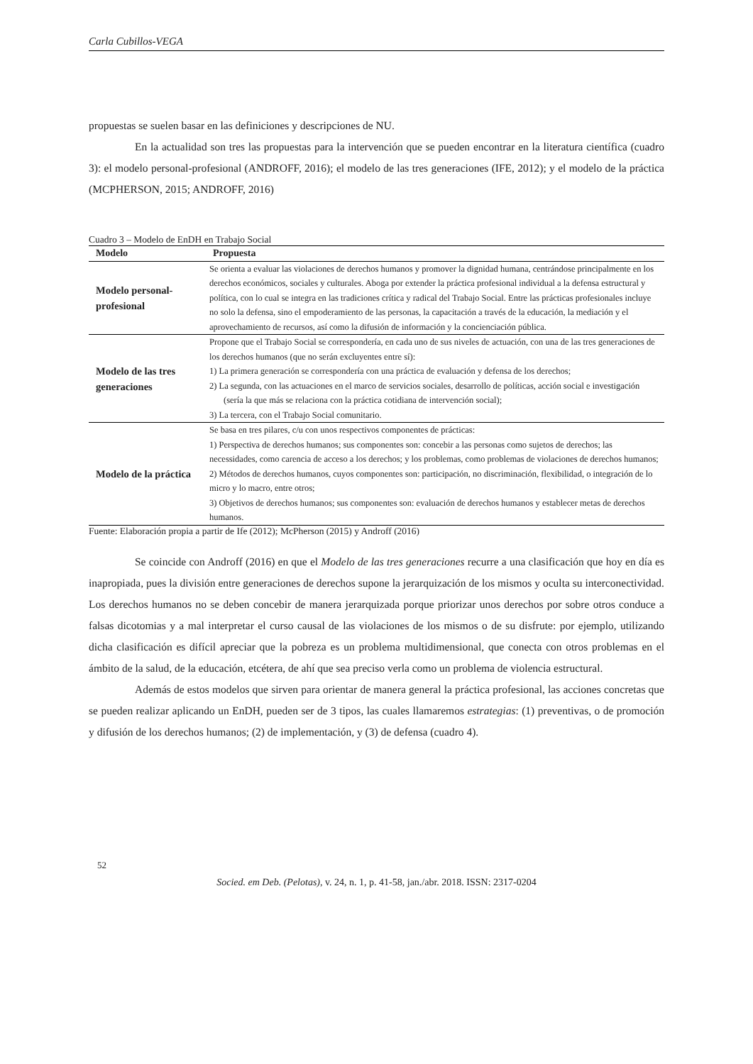Carla Cubillos-VEGA
propuestas se suelen basar en las definiciones y descripciones de NU.
En la actualidad son tres las propuestas para la intervención que se pueden encontrar en la literatura científica (cuadro 3): el modelo personal-profesional (ANDROFF, 2016); el modelo de las tres generaciones (IFE, 2012); y el modelo de la práctica (MCPHERSON, 2015; ANDROFF, 2016)
Cuadro 3 – Modelo de EnDH en Trabajo Social
| Modelo | Propuesta |
| --- | --- |
| Modelo personal-profesional | Se orienta a evaluar las violaciones de derechos humanos y promover la dignidad humana, centrándose principalmente en los derechos económicos, sociales y culturales. Aboga por extender la práctica profesional individual a la defensa estructural y política, con lo cual se integra en las tradiciones crítica y radical del Trabajo Social. Entre las prácticas profesionales incluye no solo la defensa, sino el empoderamiento de las personas, la capacitación a través de la educación, la mediación y el aprovechamiento de recursos, así como la difusión de información y la concienciación pública. |
| Modelo de las tres generaciones | Propone que el Trabajo Social se correspondería, en cada uno de sus niveles de actuación, con una de las tres generaciones de los derechos humanos (que no serán excluyentes entre sí): 1) La primera generación se correspondería con una práctica de evaluación y defensa de los derechos; 2) La segunda, con las actuaciones en el marco de servicios sociales, desarrollo de políticas, acción social e investigación (sería la que más se relaciona con la práctica cotidiana de intervención social); 3) La tercera, con el Trabajo Social comunitario. |
| Modelo de la práctica | Se basa en tres pilares, c/u con unos respectivos componentes de prácticas: 1) Perspectiva de derechos humanos; sus componentes son: concebir a las personas como sujetos de derechos; las necessidades, como carencia de acceso a los derechos; y los problemas, como problemas de violaciones de derechos humanos; 2) Métodos de derechos humanos, cuyos componentes son: participación, no discriminación, flexibilidad, o integración de lo micro y lo macro, entre otros; 3) Objetivos de derechos humanos; sus componentes son: evaluación de derechos humanos y establecer metas de derechos humanos. |
Fuente: Elaboración propia a partir de Ife (2012); McPherson (2015) y Androff (2016)
Se coincide con Androff (2016) en que el Modelo de las tres generaciones recurre a una clasificación que hoy en día es inapropiada, pues la división entre generaciones de derechos supone la jerarquización de los mismos y oculta su interconectividad. Los derechos humanos no se deben concebir de manera jerarquizada porque priorizar unos derechos por sobre otros conduce a falsas dicotomias y a mal interpretar el curso causal de las violaciones de los mismos o de su disfrute: por ejemplo, utilizando dicha clasificación es difícil apreciar que la pobreza es un problema multidimensional, que conecta con otros problemas en el ámbito de la salud, de la educación, etcétera, de ahí que sea preciso verla como un problema de violencia estructural.
Además de estos modelos que sirven para orientar de manera general la práctica profesional, las acciones concretas que se pueden realizar aplicando un EnDH, pueden ser de 3 tipos, las cuales llamaremos estrategias: (1) preventivas, o de promoción y difusión de los derechos humanos; (2) de implementación, y (3) de defensa (cuadro 4).
52
Socied. em Deb. (Pelotas), v. 24, n. 1, p. 41-58, jan./abr. 2018. ISSN: 2317-0204